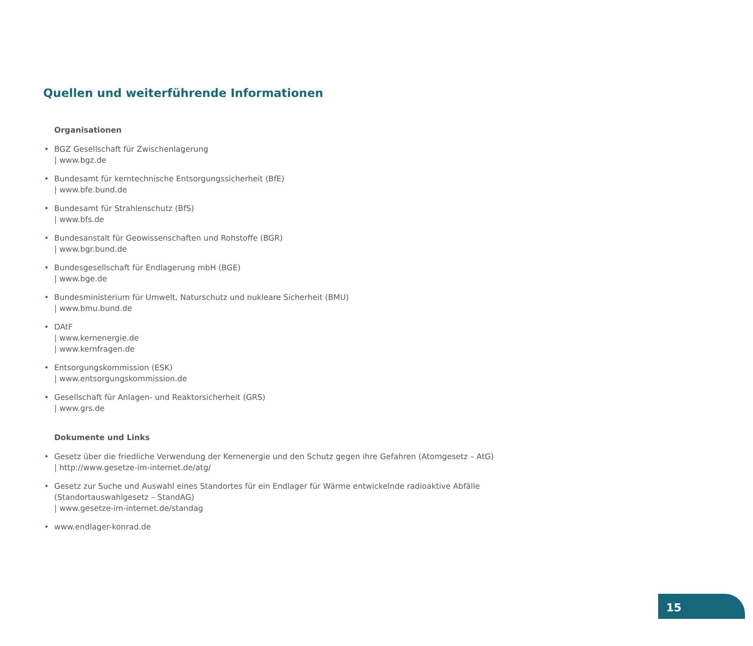Quellen und weiterführende Informationen
Organisationen
• BGZ Gesellschaft für Zwischenlagerung
| www.bgz.de
• Bundesamt für kerntechnische Entsorgungssicherheit (BfE)
| www.bfe.bund.de
• Bundesamt für Strahlenschutz (BfS)
| www.bfs.de
• Bundesanstalt für Geowissenschaften und Rohstoffe (BGR)
| www.bgr.bund.de
• Bundesgesellschaft für Endlagerung mbH (BGE)
| www.bge.de
• Bundesministerium für Umwelt, Naturschutz und nukleare Sicherheit (BMU)
| www.bmu.bund.de
• DAtF
| www.kernenergie.de
| www.kernfragen.de
• Entsorgungskommission (ESK)
| www.entsorgungskommission.de
• Gesellschaft für Anlagen- und Reaktorsicherheit (GRS)
| www.grs.de
Dokumente und Links
• Gesetz über die friedliche Verwendung der Kernenergie und den Schutz gegen ihre Gefahren (Atomgesetz – AtG)
| http://www.gesetze-im-internet.de/atg/
• Gesetz zur Suche und Auswahl eines Standortes für ein Endlager für Wärme entwickelnde radioaktive Abfälle (Standortauswahlgesetz – StandAG)
| www.gesetze-im-internet.de/standag
• www.endlager-konrad.de
15